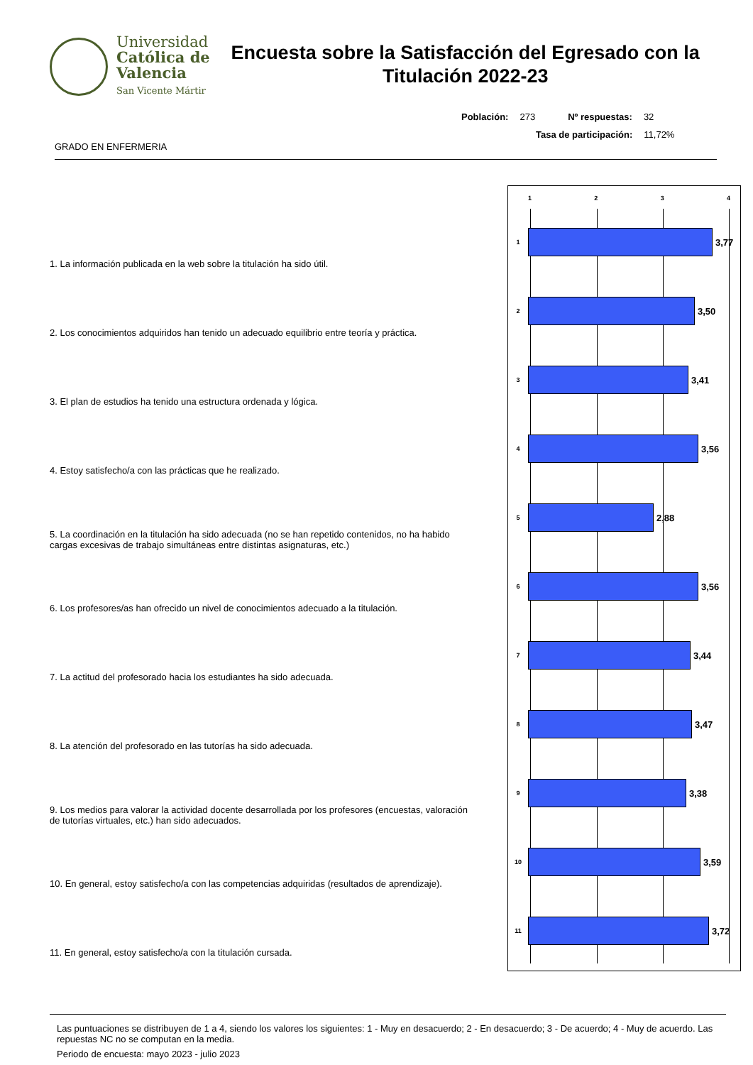Universidad
Católica de
Valencia
San Vicente Mártir
Encuesta sobre la Satisfacción del Egresado con la Titulación 2022-23
Población: 273 Nº respuestas: 32
Tasa de participación: 11,72%
GRADO EN ENFERMERIA
1. La información publicada en la web sobre la titulación ha sido útil.
2. Los conocimientos adquiridos han tenido un adecuado equilibrio entre teoría y práctica.
3. El plan de estudios ha tenido una estructura ordenada y lógica.
4. Estoy satisfecho/a con las prácticas que he realizado.
5. La coordinación en la titulación ha sido adecuada (no se han repetido contenidos, no ha habido cargas excesivas de trabajo simultáneas entre distintas asignaturas, etc.)
6. Los profesores/as han ofrecido un nivel de conocimientos adecuado a la titulación.
7. La actitud del profesorado hacia los estudiantes ha sido adecuada.
8. La atención del profesorado en las tutorías ha sido adecuada.
9. Los medios para valorar la actividad docente desarrollada por los profesores (encuestas, valoración de tutorías virtuales, etc.) han sido adecuados.
10. En general, estoy satisfecho/a con las competencias adquiridas (resultados de aprendizaje).
11. En general, estoy satisfecho/a con la titulación cursada.
1 2 3 4
1
3,77
2
3,50
3
3,41
4
3,56
5
2,88
6
3,56
7
3,44
8
3,47
9
3,38
10
3,59
11
3,72
Las puntuaciones se distribuyen de 1 a 4, siendo los valores los siguientes: 1 - Muy en desacuerdo; 2 - En desacuerdo; 3 - De acuerdo; 4 - Muy de acuerdo. Las repuestas NC no se computan en la media.
Periodo de encuesta: mayo 2023 - julio 2023